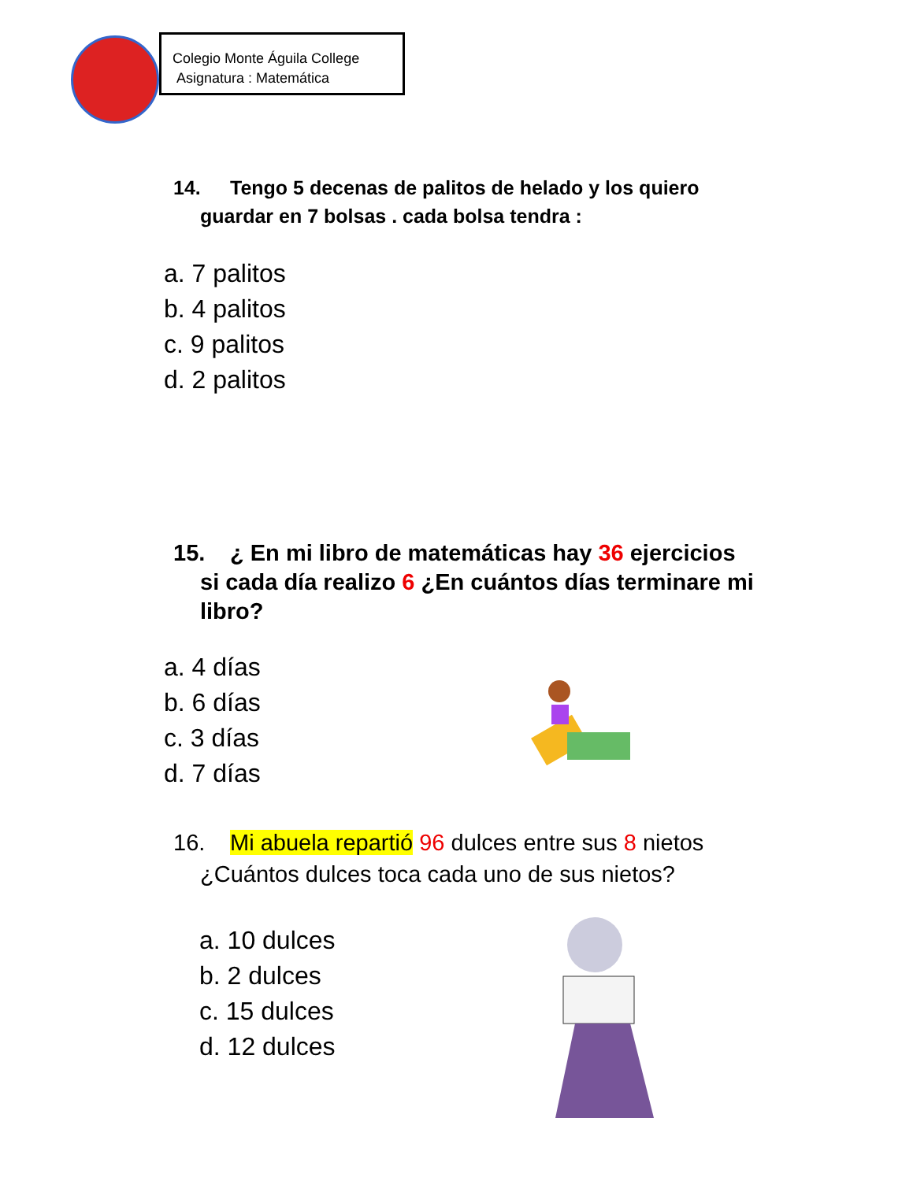Colegio Monte Águila College
Asignatura : Matemática
14. Tengo 5 decenas de palitos de helado y los quiero
guardar en 7 bolsas . cada bolsa tendra :
a. 7 palitos
b. 4 palitos
c. 9 palitos
d. 2 palitos
15. ¿ En mi libro de matemáticas hay 36 ejercicios
si cada día realizo 6 ¿En cuántos días terminare mi
libro?
a. 4 días
b. 6 días
c. 3 días
d. 7 días
16. Mi abuela repartió 96 dulces entre sus 8 nietos
¿Cuántos dulces toca cada uno de sus nietos?
a. 10 dulces
b. 2 dulces
c. 15 dulces
d. 12 dulces